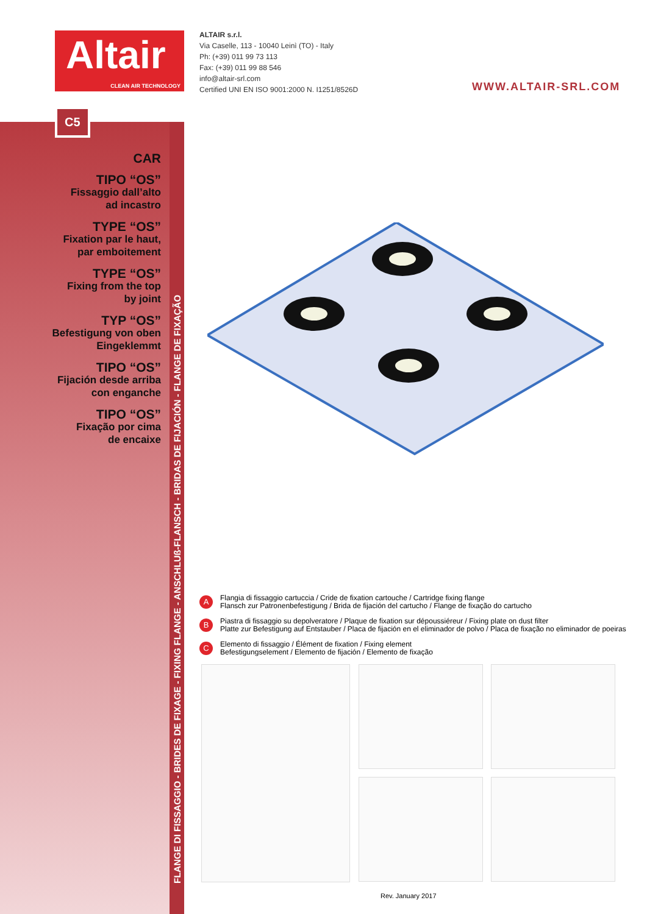Altair
CLEAN AIR TECHNOLOGY
ALTAIR s.r.l.
Via Caselle, 113 - 10040 Leinì (TO) - Italy
Ph: (+39) 011 99 73 113
Fax: (+39) 011 99 88 546
info@altair-srl.com
Certified UNI EN ISO 9001:2000 N. I1251/8526D
WWW.ALTAIR-SRL.COM
C5
CAR
TIPO “OS”
Fissaggio dall’alto
ad incastro
TYPE “OS”
Fixation par le haut,
par emboitement
TYPE “OS”
Fixing from the top
by joint
TYP “OS”
Befestigung von oben
Eingeklemmt
TIPO “OS”
Fijación desde arriba
con enganche
TIPO “OS”
Fixação por cima
de encaixe
FLANGE DI FISSAGGIO - BRIDES DE FIXAGE - FIXING FLANGE - ANSCHLUß-FLANSCH - BRIDAS DE FIJACIÓN - FLANGE DE FIXAÇÃO
A
Flangia di fissaggio cartuccia / Cride de fixation cartouche / Cartridge fixing flange
Flansch zur Patronenbefestigung / Brida de fijación del cartucho / Flange de fixação do cartucho
B
Piastra di fissaggio su depolveratore / Plaque de fixation sur dépoussiéreur / Fixing plate on dust filter
Platte zur Befestigung auf Entstauber / Placa de fijación en el eliminador de polvo / Placa de fixação no eliminador de poeiras
C
Elemento di fissaggio / Élément de fixation / Fixing element
Befestigungselement / Elemento de fijación / Elemento de fixação
Rev. January 2017